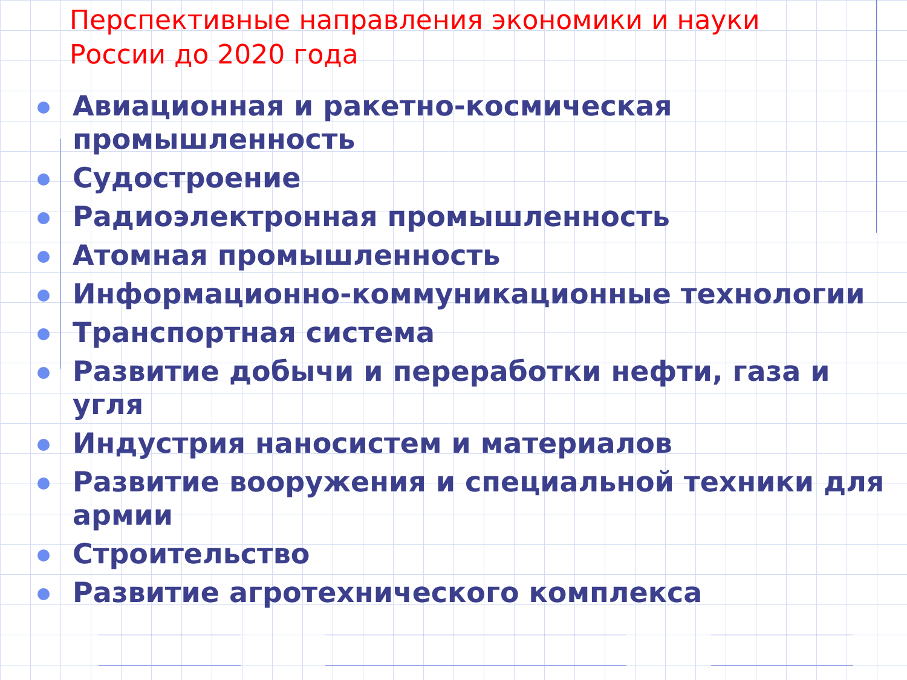Перспективные направления экономики и науки
России до 2020 года
Авиационная и ракетно-космическая промышленность
Судостроение
Радиоэлектронная промышленность
Атомная промышленность
Информационно-коммуникационные технологии
Транспортная система
Развитие добычи и переработки нефти, газа и угля
Индустрия наносистем и материалов
Развитие вооружения и специальной техники для армии
Строительство
Развитие агротехнического комплекса